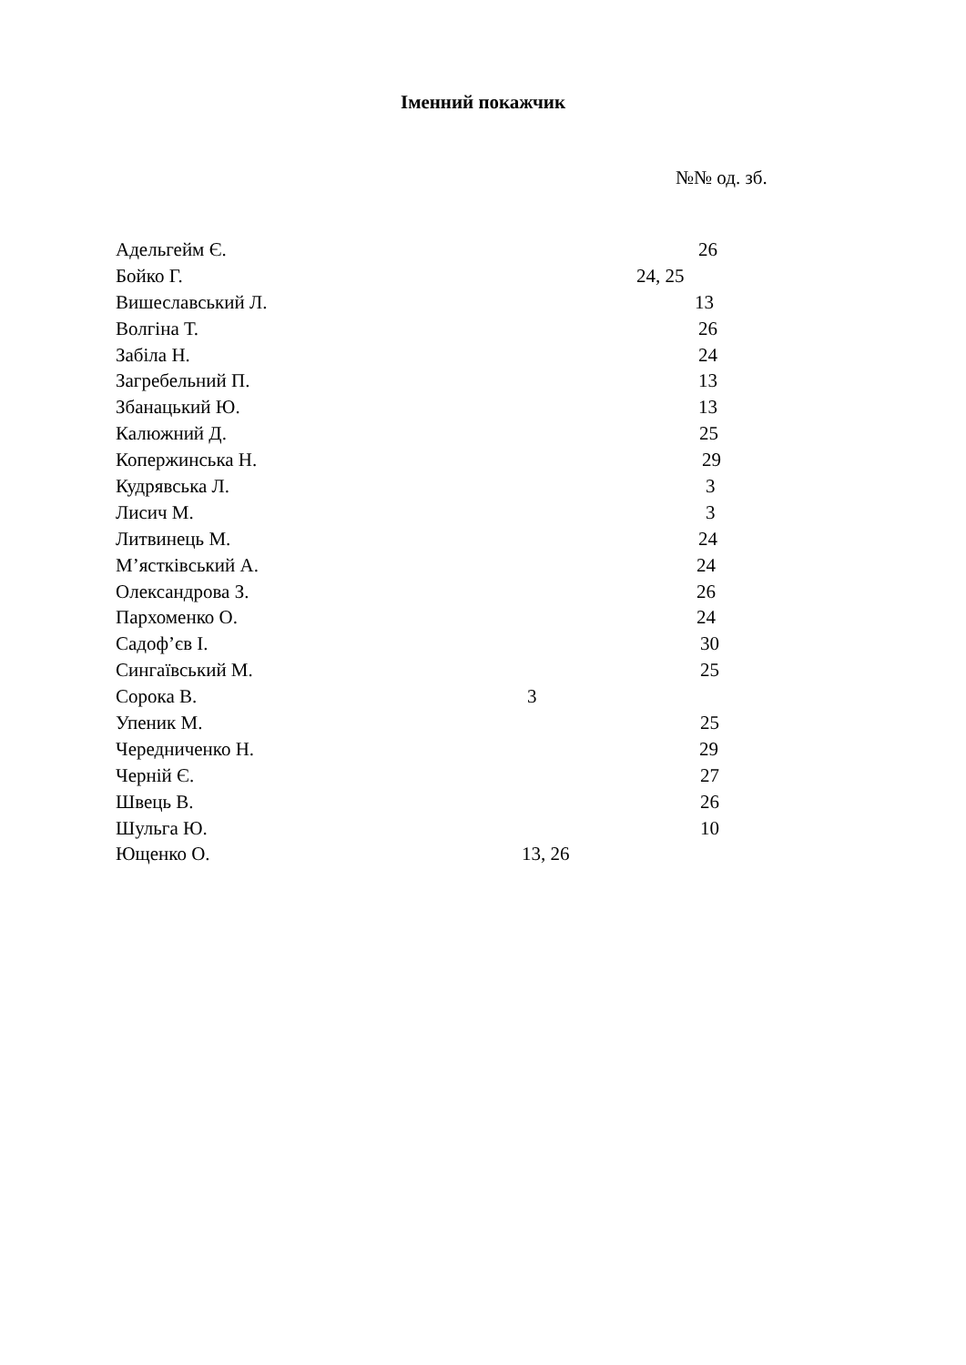Іменний покажчик
№№ од. зб.
Адельгейм Є. 26
Бойко Г. 24, 25
Вишеслав­ський Л. 13
Волгіна Т. 26
Забіла Н. 24
Загребельний П. 13
Збанацький Ю. 13
Калюжний Д. 25
Коперж­инська Н. 29
Кудрявська Л. 3
Лисич М. 3
Литвинець М. 24
М’ястківський А. 24
Олександрова З. 26
Пархоменко О. 24
Садоф’єв І. 30
Сингаївський М. 25
Сорока В. 3
Упеник М. 25
Чередниченко Н. 29
Черній Є. 27
Швець В. 26
Шульга Ю. 10
Ющенко О. 13, 26